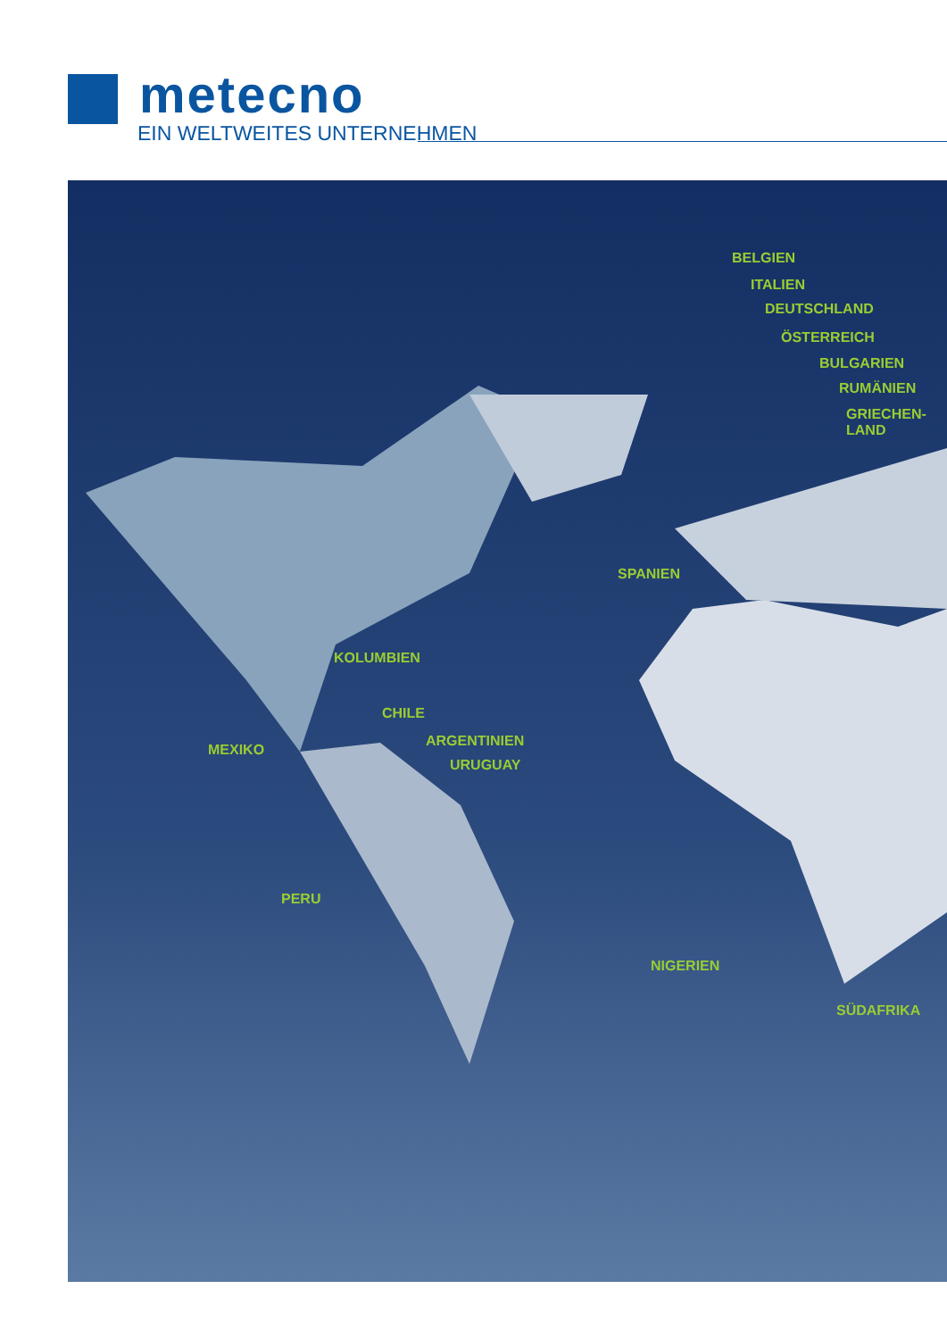metecno
EIN WELTWEITES UNTERNEHMEN
BELGIEN
ITALIEN
DEUTSCHLAND
ÖSTERREICH
BULGARIEN
RUMÄNIEN
GRIECHEN-
LAND
SPANIEN
KOLUMBIEN
CHILE
ARGENTINIEN
URUGUAY
MEXIKO
PERU
NIGERIEN
SÜDAFRIKA